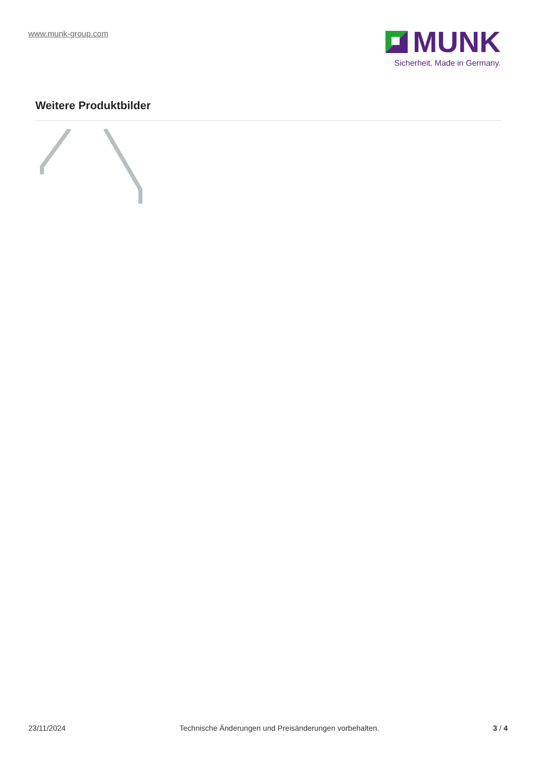www.munk-group.com
MUNK
Sicherheit. Made in Germany.
Weitere Produktbilder
23/11/2024 Technische Änderungen und Preisänderungen vorbehalten. 3 / 4